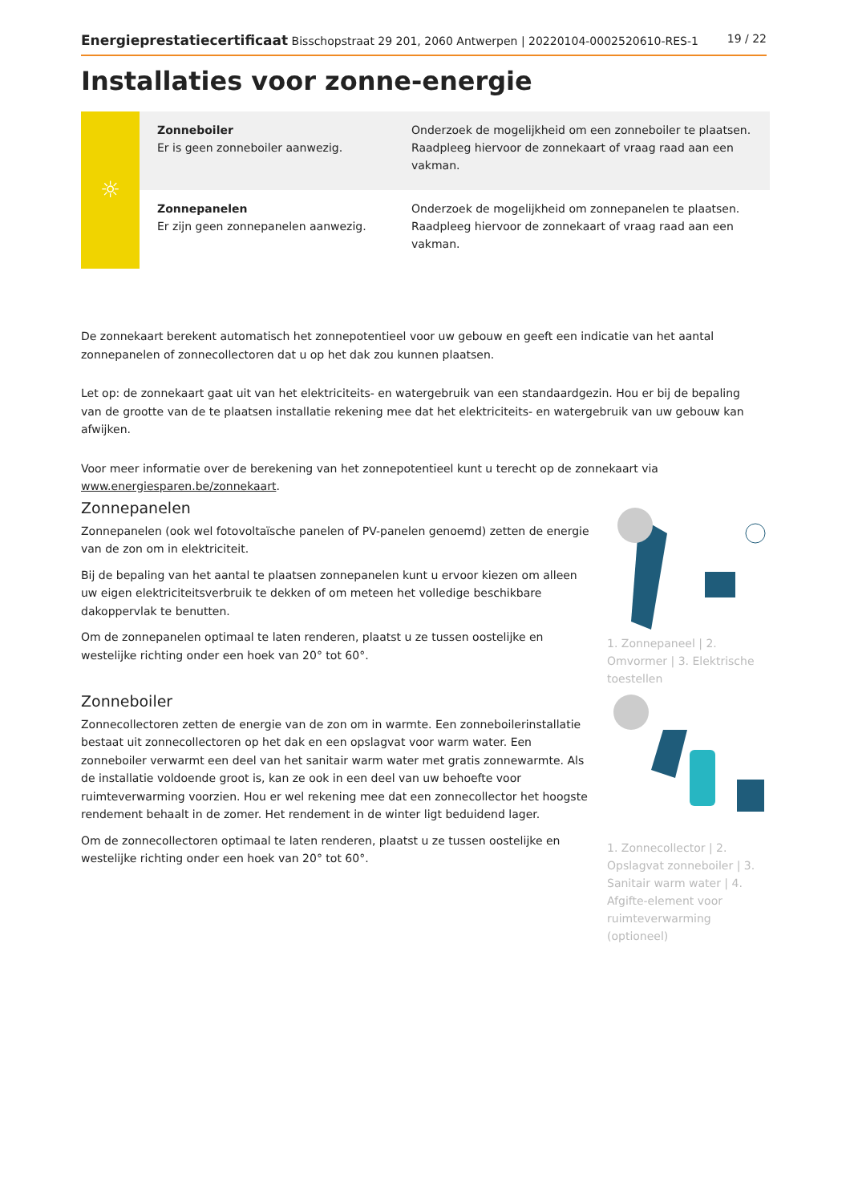Energieprestatiecertificaat Bisschopstraat 29 201, 2060 Antwerpen | 20220104-0002520610-RES-1 19 / 22
Installaties voor zonne-energie
| ☼ | Zonneboiler Er is geen zonneboiler aanwezig. | Onderzoek de mogelijkheid om een zonneboiler te plaatsen. Raadpleeg hiervoor de zonnekaart of vraag raad aan een vakman. |
| | Zonnepanelen Er zijn geen zonnepanelen aanwezig. | Onderzoek de mogelijkheid om zonnepanelen te plaatsen. Raadpleeg hiervoor de zonnekaart of vraag raad aan een vakman. |
De zonnekaart berekent automatisch het zonnepotentieel voor uw gebouw en geeft een indicatie van het aantal zonnepanelen of zonnecollectoren dat u op het dak zou kunnen plaatsen.
Let op: de zonnekaart gaat uit van het elektriciteits- en watergebruik van een standaardgezin. Hou er bij de bepaling van de grootte van de te plaatsen installatie rekening mee dat het elektriciteits- en watergebruik van uw gebouw kan afwijken.
Voor meer informatie over de berekening van het zonnepotentieel kunt u terecht op de zonnekaart via www.energiesparen.be/zonnekaart.
Zonnepanelen
Zonnepanelen (ook wel fotovoltaïsche panelen of PV-panelen genoemd) zetten de energie van de zon om in elektriciteit.
Bij de bepaling van het aantal te plaatsen zonnepanelen kunt u ervoor kiezen om alleen uw eigen elektriciteitsverbruik te dekken of om meteen het volledige beschikbare dakoppervlak te benutten.
Om de zonnepanelen optimaal te laten renderen, plaatst u ze tussen oostelijke en westelijke richting onder een hoek van 20° tot 60°.
Zonneboiler
Zonnecollectoren zetten de energie van de zon om in warmte. Een zonneboilerinstallatie bestaat uit zonnecollectoren op het dak en een opslagvat voor warm water. Een zonneboiler verwarmt een deel van het sanitair warm water met gratis zonnewarmte. Als de installatie voldoende groot is, kan ze ook in een deel van uw behoefte voor ruimteverwarming voorzien. Hou er wel rekening mee dat een zonnecollector het hoogste rendement behaalt in de zomer. Het rendement in de winter ligt beduidend lager.
Om de zonnecollectoren optimaal te laten renderen, plaatst u ze tussen oostelijke en westelijke richting onder een hoek van 20° tot 60°.
1. Zonnepaneel | 2. Omvormer | 3. Elektrische toestellen
1. Zonnecollector | 2. Opslagvat zonneboiler | 3. Sanitair warm water | 4. Afgifte-element voor ruimteverwarming (optioneel)